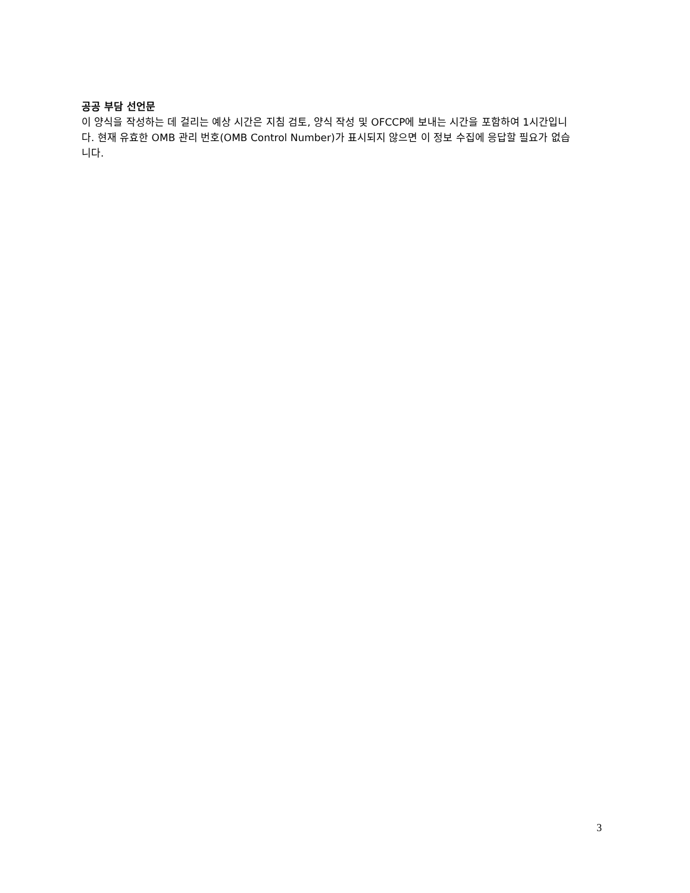공공 부담 선언문
이 양식을 작성하는 데 걸리는 예상 시간은 지침 검토, 양식 작성 및 OFCCP에 보내는 시간을 포함하여 1시간입니다. 현재 유효한 OMB 관리 번호(OMB Control Number)가 표시되지 않으면 이 정보 수집에 응답할 필요가 없습니다.
3